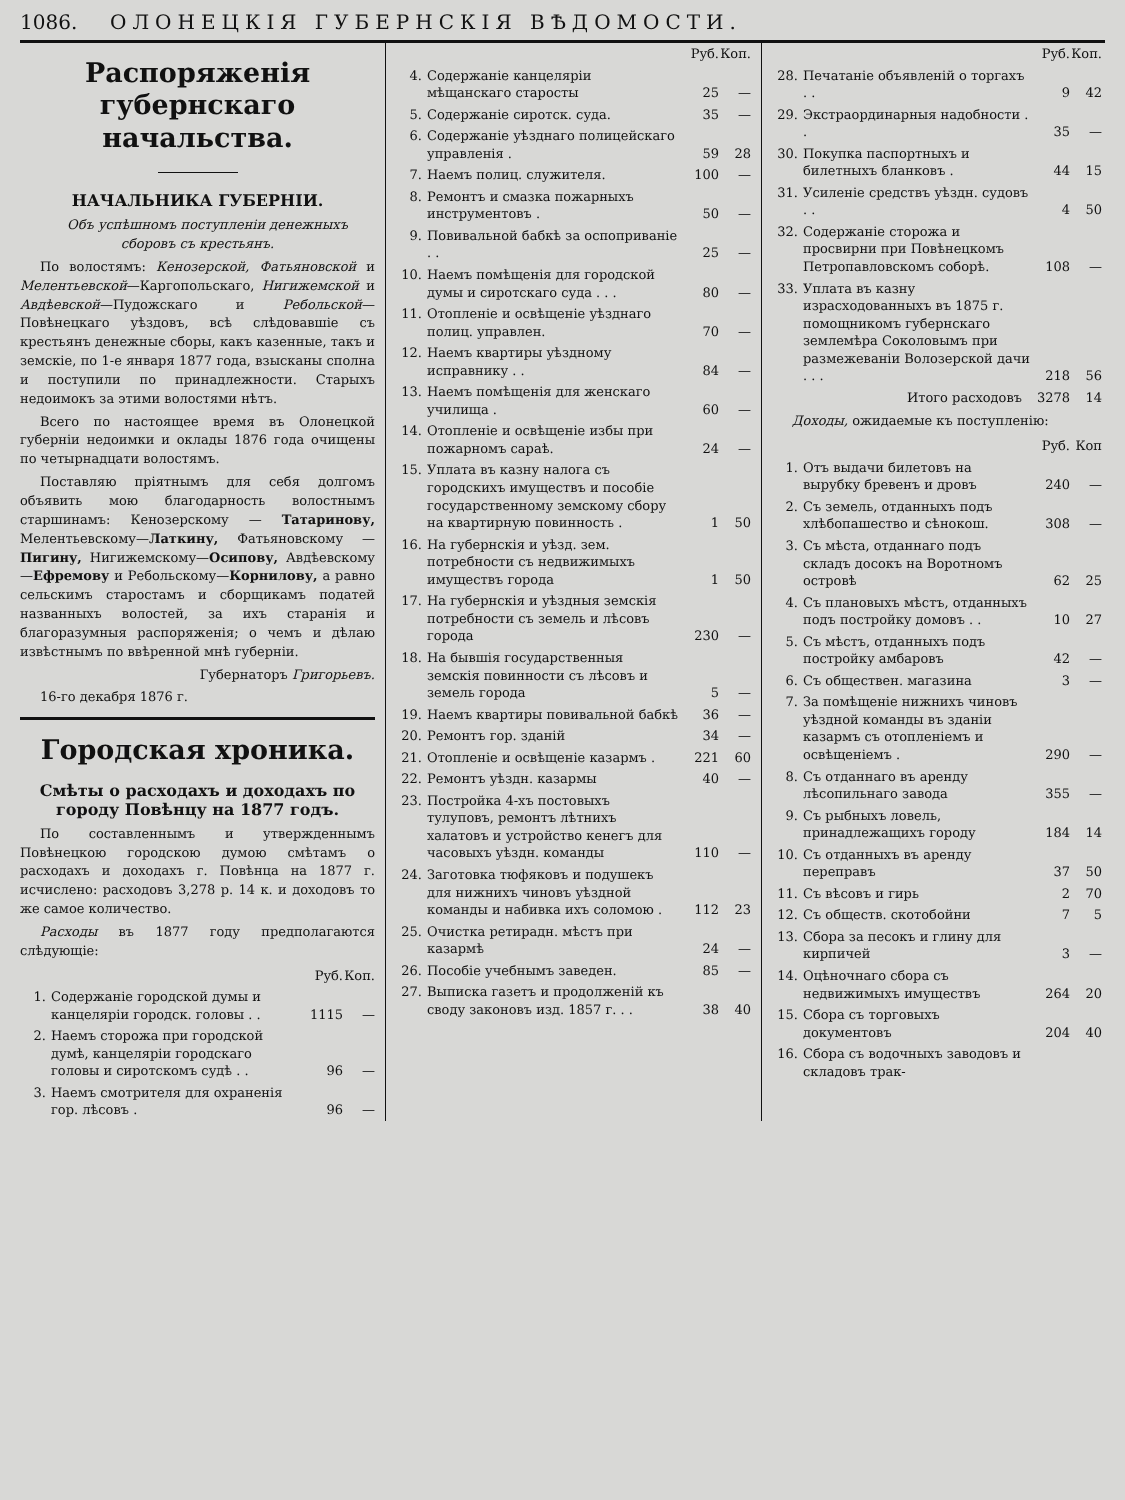1086. ОЛОНЕЦКІЯ ГУБЕРНСКІЯ ВѢДОМОСТИ.
Распоряженія губернскаго начальства.
НАЧАЛЬНИКА ГУБЕРНІИ.
Объ успѣшномъ поступленіи денежныхъ сборовъ съ крестьянъ.
По волостямъ: Кенозерской, Фатьяновской и Мелентьевской—Каргопольскаго, Нигижемской и Авдѣевской—Пудожскаго и Ребольской—Повѣнецкаго уѣздовъ, всѣ слѣдовавшіе съ крестьянъ денежные сборы, какъ казенные, такъ и земскіе, по 1-е января 1877 года, взысканы сполна и поступили по принадлежности. Старыхъ недоимокъ за этими волостями нѣтъ.
Всего по настоящее время въ Олонецкой губерніи недоимки и оклады 1876 года очищены по четырнадцати волостямъ.
Поставляю пріятнымъ для себя долгомъ объявить мою благодарность волостнымъ старшинамъ: Кенозерскому — Татаринову, Мелентьевскому—Латкину, Фатьяновскому — Пигину, Нигижемскому—Осипову, Авдѣевскому—Ефремову и Ребольскому—Корнилову, а равно сельскимъ старостамъ и сборщикамъ податей названныхъ волостей, за ихъ старанія и благоразумныя распоряженія; о чемъ и дѣлаю извѣстнымъ по ввѣренной мнѣ губерніи.
Губернаторъ Григорьевъ.
16-го декабря 1876 г.
Городская хроника.
Смѣты о расходахъ и доходахъ по городу Повѣнцу на 1877 годъ.
По составленнымъ и утвержденнымъ Повѣнецкою городскою думою смѣтамъ о расходахъ и доходахъ г. Повѣнца на 1877 г. исчислено: расходовъ 3,278 р. 14 к. и доходовъ то же самое количество.
Расходы въ 1877 году предполагаются слѣдующіе:
| | | Руб. | Коп. |
| --- | --- | --- | --- |
| 1. | Содержаніе городской думы и канцеляріи городск. головы . . | 1115 | — |
| 2. | Наемъ сторожа при городской думѣ, канцеляріи городскаго головы и сиротскомъ судѣ . . | 96 | — |
| 3. | Наемъ смотрителя для охраненія гор. лѣсовъ . | 96 | — |
| | | Руб. | Коп. |
| --- | --- | --- | --- |
| 4. | Содержаніе канцеляріи мѣщанскаго старосты | 25 | — |
| 5. | Содержаніе сиротск. суда. | 35 | — |
| 6. | Содержаніе уѣзднаго полицейскаго управленія . | 59 | 28 |
| 7. | Наемъ полиц. служителя. | 100 | — |
| 8. | Ремонтъ и смазка пожарныхъ инструментовъ . | 50 | — |
| 9. | Повивальной бабкѣ за оспоприваніе . . | 25 | — |
| 10. | Наемъ помѣщенія для городской думы и сиротскаго суда . . . | 80 | — |
| 11. | Отопленіе и освѣщеніе уѣзднаго полиц. управлен. | 70 | — |
| 12. | Наемъ квартиры уѣздному исправнику . . | 84 | — |
| 13. | Наемъ помѣщенія для женскаго училища . | 60 | — |
| 14. | Отопленіе и освѣщеніе избы при пожарномъ сараѣ. | 24 | — |
| 15. | Уплата въ казну налога съ городскихъ имуществъ и пособіе государственному земскому сбору на квартирную повинность . | 1 | 50 |
| 16. | На губернскія и уѣзд. зем. потребности съ недвижимыхъ имуществъ города | 1 | 50 |
| 17. | На губернскія и уѣздныя земскія потребности съ земель и лѣсовъ города | 230 | — |
| 18. | На бывшія государственныя земскія повинности съ лѣсовъ и земель города | 5 | — |
| 19. | Наемъ квартиры повивальной бабкѣ | 36 | — |
| 20. | Ремонтъ гор. зданій | 34 | — |
| 21. | Отопленіе и освѣщеніе казармъ . | 221 | 60 |
| 22. | Ремонтъ уѣздн. казармы | 40 | — |
| 23. | Постройка 4-хъ постовыхъ тулуповъ, ремонтъ лѣтнихъ халатовъ и устройство кенегъ для часовыхъ уѣздн. команды | 110 | — |
| 24. | Заготовка тюфяковъ и подушекъ для нижнихъ чиновъ уѣздной команды и набивка ихъ соломою . | 112 | 23 |
| 25. | Очистка ретирадн. мѣстъ при казармѣ | 24 | — |
| 26. | Пособіе учебнымъ заведен. | 85 | — |
| 27. | Выписка газетъ и продолженій къ своду законовъ изд. 1857 г. . . | 38 | 40 |
| | | Руб. | Коп. |
| --- | --- | --- | --- |
| 28. | Печатаніе объявленій о торгахъ . . | 9 | 42 |
| 29. | Экстраординарныя надобности . . | 35 | — |
| 30. | Покупка паспортныхъ и билетныхъ бланковъ . | 44 | 15 |
| 31. | Усиленіе средствъ уѣздн. судовъ . . | 4 | 50 |
| 32. | Содержаніе сторожа и просвирни при Повѣнецкомъ Петропавловскомъ соборѣ. | 108 | — |
| 33. | Уплата въ казну израсходованныхъ въ 1875 г. помощникомъ губернскаго землемѣра Соколовымъ при размежеваніи Волозерской дачи . . . | 218 | 56 |
| | Итого расходовъ | 3278 | 14 |
Доходы, ожидаемые къ поступленію:
| | | Руб. | Коп |
| --- | --- | --- | --- |
| 1. | Отъ выдачи билетовъ на вырубку бревенъ и дровъ | 240 | — |
| 2. | Съ земель, отданныхъ подъ хлѣбопашество и сѣнокош. | 308 | — |
| 3. | Съ мѣста, отданнаго подъ складъ досокъ на Воротномъ островѣ | 62 | 25 |
| 4. | Съ плановыхъ мѣстъ, отданныхъ подъ постройку домовъ . . | 10 | 27 |
| 5. | Съ мѣстъ, отданныхъ подъ постройку амбаровъ | 42 | — |
| 6. | Съ обществен. магазина | 3 | — |
| 7. | За помѣщеніе нижнихъ чиновъ уѣздной команды въ зданіи казармъ съ отопленіемъ и освѣщеніемъ . | 290 | — |
| 8. | Съ отданнаго въ аренду лѣсопильнаго завода | 355 | — |
| 9. | Съ рыбныхъ ловель, принадлежащихъ городу | 184 | 14 |
| 10. | Съ отданныхъ въ аренду переправъ | 37 | 50 |
| 11. | Съ вѣсовъ и гирь | 2 | 70 |
| 12. | Съ обществ. скотобойни | 7 | 5 |
| 13. | Сбора за песокъ и глину для кирпичей | 3 | — |
| 14. | Оцѣночнаго сбора съ недвижимыхъ имуществъ | 264 | 20 |
| 15. | Сбора съ торговыхъ документовъ | 204 | 40 |
| 16. | Сбора съ водочныхъ заводовъ и складовъ трак- | | |